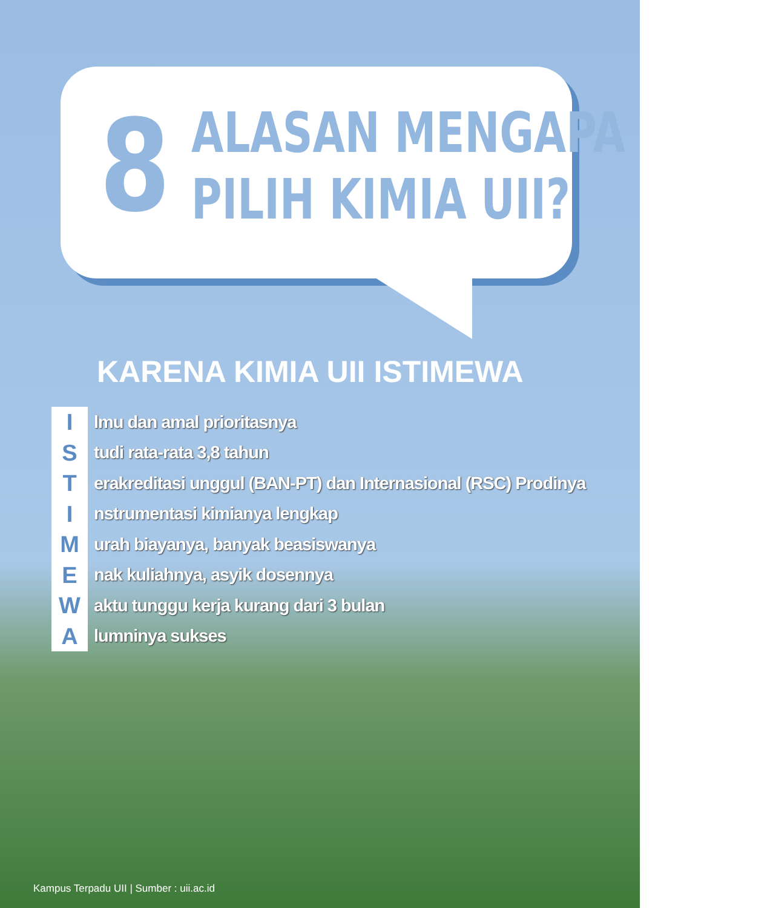8
ALASAN MENGAPA
PILIH KIMIA UII?
KARENA KIMIA UII ISTIMEWA
I
lmu dan amal prioritasnya
S
tudi rata-rata 3,8 tahun
T
erakreditasi unggul (BAN-PT) dan Internasional (RSC) Prodinya
I
nstrumentasi kimianya lengkap
M
urah biayanya, banyak beasiswanya
E
nak kuliahnya, asyik dosennya
W
aktu tunggu kerja kurang dari 3 bulan
A
lumninya sukses
Kampus Terpadu UII | Sumber : uii.ac.id